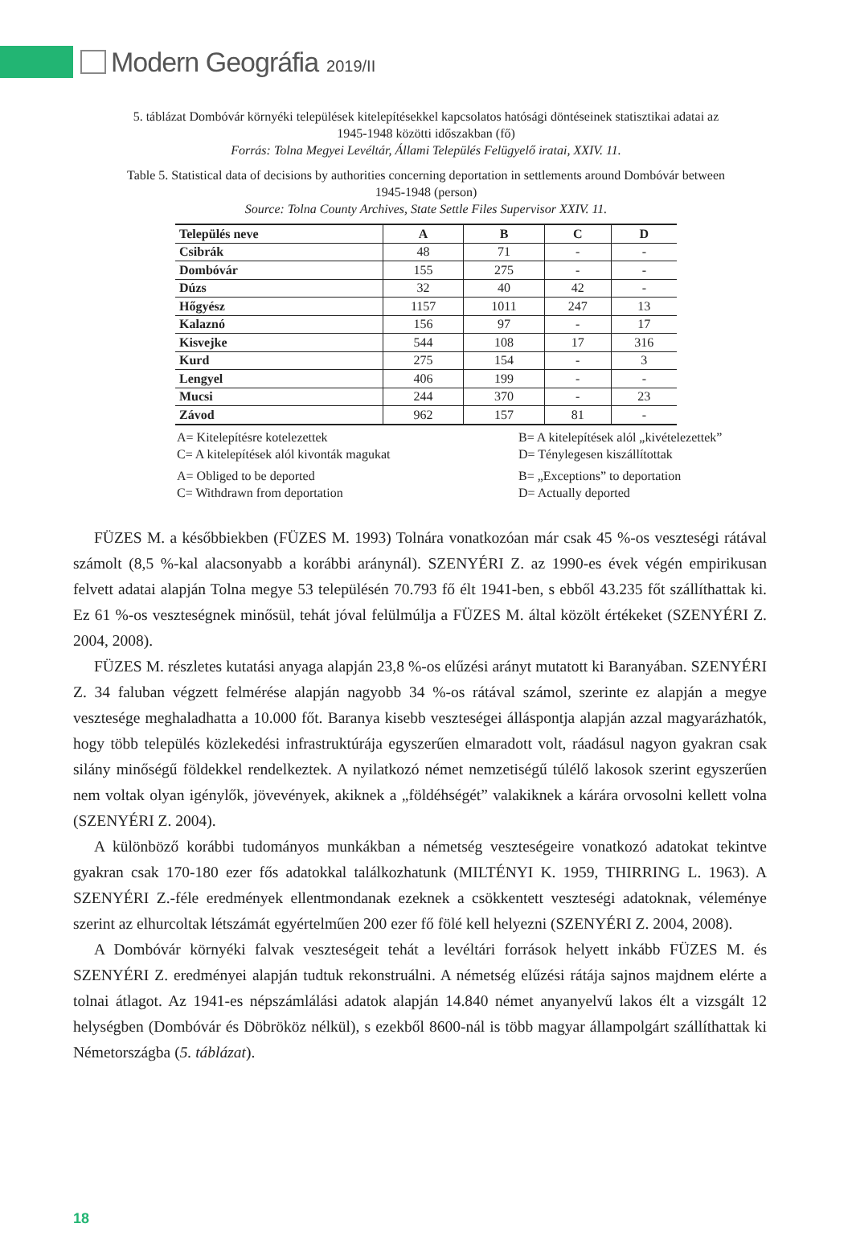Modern Geográfia 2019/II
5. táblázat Dombóvár környéki települések kitelepítésekkel kapcsolatos hatósági döntéseinek statisztikai adatai az 1945-1948 közötti időszakban (fő)
Forrás: Tolna Megyei Levéltár, Állami Település Felügyelő iratai, XXIV. 11.
Table 5. Statistical data of decisions by authorities concerning deportation in settlements around Dombóvár between 1945-1948 (person)
Source: Tolna County Archives, State Settle Files Supervisor XXIV. 11.
| Település neve | A | B | C | D |
| --- | --- | --- | --- | --- |
| Csibrák | 48 | 71 | - | - |
| Dombóvár | 155 | 275 | - | - |
| Dúzs | 32 | 40 | 42 | - |
| Hőgyész | 1157 | 1011 | 247 | 13 |
| Kalaznó | 156 | 97 | - | 17 |
| Kisvejke | 544 | 108 | 17 | 316 |
| Kurd | 275 | 154 | - | 3 |
| Lengyel | 406 | 199 | - | - |
| Mucsi | 244 | 370 | - | 23 |
| Závod | 962 | 157 | 81 | - |
A= Kitelepítésre kotelezettek B= A kitelepítések alól „kivételezettek” C= A kitelepítések alól kivonták magukat D= Ténylegesen kiszállítottak A= Obliged to be deported B= „Exceptions” to deportation C= Withdrawn from deportation D= Actually deported
FÜZES M. a későbbiekben (FÜZES M. 1993) Tolnára vonatkozóan már csak 45 %-os veszteségi rátával számolt (8,5 %-kal alacsonyabb a korábbi aránynál). SZENYÉRI Z. az 1990-es évek végén empirikusan felvett adatai alapján Tolna megye 53 településén 70.793 fő élt 1941-ben, s ebből 43.235 főt szállíthattak ki. Ez 61 %-os veszteségnek minősül, tehát jóval felülmúlja a FÜZES M. által közölt értékeket (SZENYÉRI Z. 2004, 2008).
FÜZES M. részletes kutatási anyaga alapján 23,8 %-os elűzési arányt mutatott ki Baranyában. SZENYÉRI Z. 34 faluban végzett felmérése alapján nagyobb 34 %-os rátával számol, szerinte ez alapján a megye vesztesége meghaladhatta a 10.000 főt. Baranya kisebb veszteségei álláspontja alapján azzal magyarázhatók, hogy több település közlekedési infrastruktúrája egyszerűen elmaradott volt, ráadásul nagyon gyakran csak silány minőségű földekkel rendelkeztek. A nyilatkozó német nemzetiségű túlélő lakosok szerint egyszerűen nem voltak olyan igénylők, jövevények, akiknek a „földéhségét” valakiknek a kárára orvosolni kellett volna (SZENYÉRI Z. 2004).
A különböző korábbi tudományos munkákban a németség veszteségeire vonatkozó adatokat tekintve gyakran csak 170-180 ezer fős adatokkal találkozhatunk (MILTÉNYI K. 1959, THIRRING L. 1963). A SZENYÉRI Z.-féle eredmények ellentmondanak ezeknek a csökkentett veszteségi adatoknak, véleménye szerint az elhurcoltak létszámát egyértelműen 200 ezer fő fölé kell helyezni (SZENYÉRI Z. 2004, 2008).
A Dombóvár környéki falvak veszteségeit tehát a levéltári források helyett inkább FÜZES M. és SZENYÉRI Z. eredményei alapján tudtuk rekonstruálni. A németség elűzési rátája sajnos majdnem elérte a tolnai átlagot. Az 1941-es népszámlálási adatok alapján 14.840 német anyanyelvű lakos élt a vizsgált 12 helységben (Dombóvár és Döbrököz nélkül), s ezekből 8600-nál is több magyar állampolgárt szállíthattak ki Németországba (5. táblázat).
18